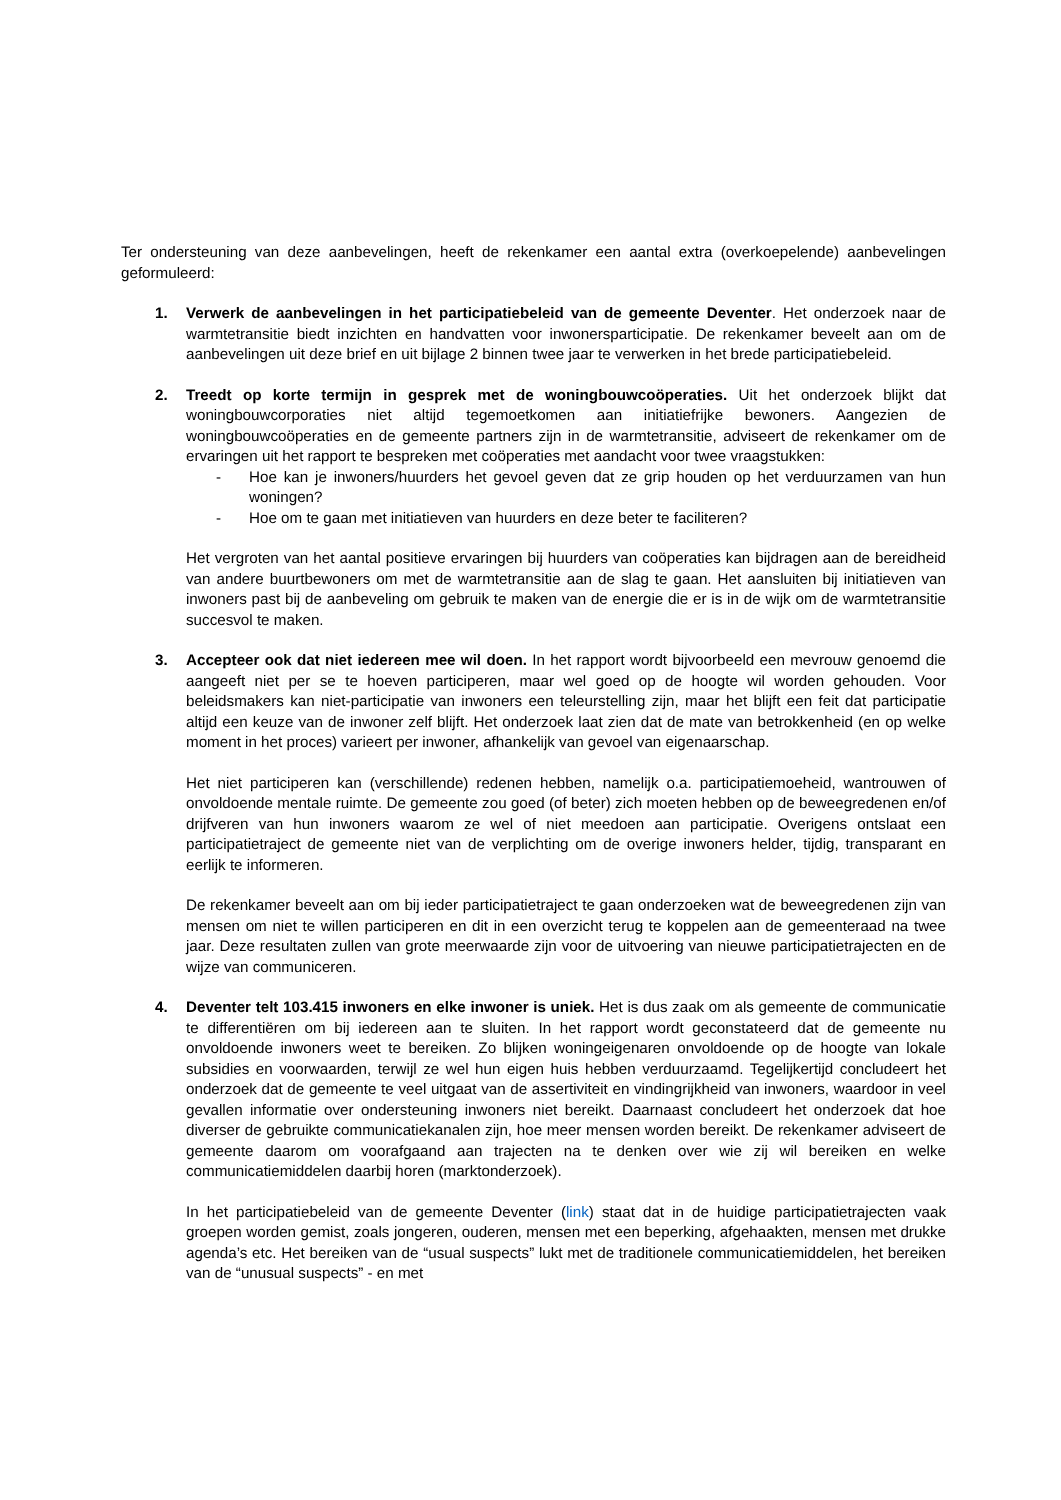Ter ondersteuning van deze aanbevelingen, heeft de rekenkamer een aantal extra (overkoepelende) aanbevelingen geformuleerd:
1. Verwerk de aanbevelingen in het participatiebeleid van de gemeente Deventer. Het onderzoek naar de warmtetransitie biedt inzichten en handvatten voor inwonersparticipatie. De rekenkamer beveelt aan om de aanbevelingen uit deze brief en uit bijlage 2 binnen twee jaar te verwerken in het brede participatiebeleid.
2. Treedt op korte termijn in gesprek met de woningbouwcoöperaties. Uit het onderzoek blijkt dat woningbouwcorporaties niet altijd tegemoetkomen aan initiatiefrijke bewoners. Aangezien de woningbouwcoöperaties en de gemeente partners zijn in de warmtetransitie, adviseert de rekenkamer om de ervaringen uit het rapport te bespreken met coöperaties met aandacht voor twee vraagstukken:
- Hoe kan je inwoners/huurders het gevoel geven dat ze grip houden op het verduurzamen van hun woningen?
- Hoe om te gaan met initiatieven van huurders en deze beter te faciliteren?
Het vergroten van het aantal positieve ervaringen bij huurders van coöperaties kan bijdragen aan de bereidheid van andere buurtbewoners om met de warmtetransitie aan de slag te gaan. Het aansluiten bij initiatieven van inwoners past bij de aanbeveling om gebruik te maken van de energie die er is in de wijk om de warmtetransitie succesvol te maken.
3. Accepteer ook dat niet iedereen mee wil doen. In het rapport wordt bijvoorbeeld een mevrouw genoemd die aangeeft niet per se te hoeven participeren, maar wel goed op de hoogte wil worden gehouden. Voor beleidsmakers kan niet-participatie van inwoners een teleurstelling zijn, maar het blijft een feit dat participatie altijd een keuze van de inwoner zelf blijft. Het onderzoek laat zien dat de mate van betrokkenheid (en op welke moment in het proces) varieert per inwoner, afhankelijk van gevoel van eigenaarschap.
Het niet participeren kan (verschillende) redenen hebben, namelijk o.a. participatiemoeheid, wantrouwen of onvoldoende mentale ruimte. De gemeente zou goed (of beter) zich moeten hebben op de beweegredenen en/of drijfveren van hun inwoners waarom ze wel of niet meedoen aan participatie. Overigens ontslaat een participatietraject de gemeente niet van de verplichting om de overige inwoners helder, tijdig, transparant en eerlijk te informeren.
De rekenkamer beveelt aan om bij ieder participatietraject te gaan onderzoeken wat de beweegredenen zijn van mensen om niet te willen participeren en dit in een overzicht terug te koppelen aan de gemeenteraad na twee jaar. Deze resultaten zullen van grote meerwaarde zijn voor de uitvoering van nieuwe participatietrajecten en de wijze van communiceren.
4. Deventer telt 103.415 inwoners en elke inwoner is uniek. Het is dus zaak om als gemeente de communicatie te differentiëren om bij iedereen aan te sluiten. In het rapport wordt geconstateerd dat de gemeente nu onvoldoende inwoners weet te bereiken. Zo blijken woningeigenaren onvoldoende op de hoogte van lokale subsidies en voorwaarden, terwijl ze wel hun eigen huis hebben verduurzaamd. Tegelijkertijd concludeert het onderzoek dat de gemeente te veel uitgaat van de assertiviteit en vindingrijkheid van inwoners, waardoor in veel gevallen informatie over ondersteuning inwoners niet bereikt. Daarnaast concludeert het onderzoek dat hoe diverser de gebruikte communicatiekanalen zijn, hoe meer mensen worden bereikt. De rekenkamer adviseert de gemeente daarom om voorafgaand aan trajecten na te denken over wie zij wil bereiken en welke communicatiemiddelen daarbij horen (marktonderzoek).
In het participatiebeleid van de gemeente Deventer (link) staat dat in de huidige participatietrajecten vaak groepen worden gemist, zoals jongeren, ouderen, mensen met een beperking, afgehaakten, mensen met drukke agenda’s etc. Het bereiken van de “usual suspects” lukt met de traditionele communicatiemiddelen, het bereiken van de “unusual suspects” - en met